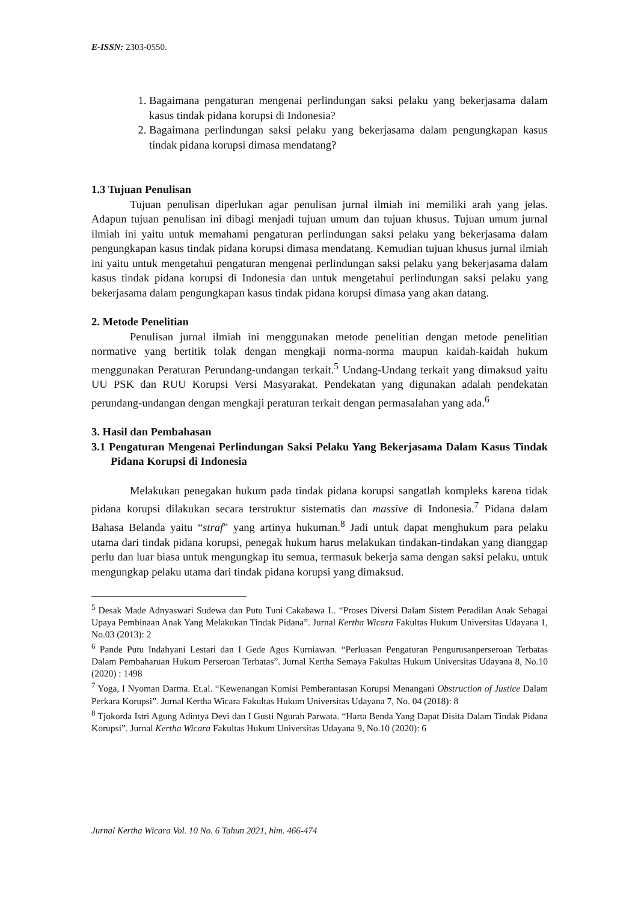E-ISSN: 2303-0550.
1. Bagaimana pengaturan mengenai perlindungan saksi pelaku yang bekerjasama dalam kasus tindak pidana korupsi di Indonesia?
2. Bagaimana perlindungan saksi pelaku yang bekerjasama dalam pengungkapan kasus tindak pidana korupsi dimasa mendatang?
1.3 Tujuan Penulisan
Tujuan penulisan diperlukan agar penulisan jurnal ilmiah ini memiliki arah yang jelas. Adapun tujuan penulisan ini dibagi menjadi tujuan umum dan tujuan khusus. Tujuan umum jurnal ilmiah ini yaitu untuk memahami pengaturan perlindungan saksi pelaku yang bekerjasama dalam pengungkapan kasus tindak pidana korupsi dimasa mendatang. Kemudian tujuan khusus jurnal ilmiah ini yaitu untuk mengetahui pengaturan mengenai perlindungan saksi pelaku yang bekerjasama dalam kasus tindak pidana korupsi di Indonesia dan untuk mengetahui perlindungan saksi pelaku yang bekerjasama dalam pengungkapan kasus tindak pidana korupsi dimasa yang akan datang.
2. Metode Penelitian
Penulisan jurnal ilmiah ini menggunakan metode penelitian dengan metode penelitian normative yang bertitik tolak dengan mengkaji norma-norma maupun kaidah-kaidah hukum menggunakan Peraturan Perundang-undangan terkait.<sup>5</sup> Undang-Undang terkait yang dimaksud yaitu UU PSK dan RUU Korupsi Versi Masyarakat. Pendekatan yang digunakan adalah pendekatan perundang-undangan dengan mengkaji peraturan terkait dengan permasalahan yang ada.<sup>6</sup>
3. Hasil dan Pembahasan
3.1 Pengaturan Mengenai Perlindungan Saksi Pelaku Yang Bekerjasama Dalam Kasus Tindak Pidana Korupsi di Indonesia
Melakukan penegakan hukum pada tindak pidana korupsi sangatlah kompleks karena tidak pidana korupsi dilakukan secara terstruktur sistematis dan massive di Indonesia.<sup>7</sup> Pidana dalam Bahasa Belanda yaitu “straf” yang artinya hukuman.<sup>8</sup> Jadi untuk dapat menghukum para pelaku utama dari tindak pidana korupsi, penegak hukum harus melakukan tindakan-tindakan yang dianggap perlu dan luar biasa untuk mengungkap itu semua, termasuk bekerja sama dengan saksi pelaku, untuk mengungkap pelaku utama dari tindak pidana korupsi yang dimaksud.
<sup>5</sup> Desak Made Adnyaswari Sudewa dan Putu Tuni Cakabawa L. “Proses Diversi Dalam Sistem Peradilan Anak Sebagai Upaya Pembinaan Anak Yang Melakukan Tindak Pidana”. Jurnal Kertha Wicara Fakultas Hukum Universitas Udayana 1, No.03 (2013): 2
<sup>6</sup> Pande Putu Indahyani Lestari dan I Gede Agus Kurniawan. “Perluasan Pengaturan Pengurusanperseroan Terbatas Dalam Pembaharuan Hukum Perseroan Terbatas”. Jurnal Kertha Semaya Fakultas Hukum Universitas Udayana 8, No.10 (2020) : 1498
<sup>7</sup> Yoga, I Nyoman Darma. Et.al. “Kewenangan Komisi Pemberantasan Korupsi Menangani Obstruction of Justice Dalam Perkara Korupsi”. Jurnal Kertha Wicara Fakultas Hukum Universitas Udayana 7, No. 04 (2018): 8
<sup>8</sup> Tjokorda Istri Agung Adintya Devi dan I Gusti Ngurah Parwata. “Harta Benda Yang Dapat Disita Dalam Tindak Pidana Korupsi”. Jurnal Kertha Wicara Fakultas Hukum Universitas Udayana 9, No.10 (2020): 6
Jurnal Kertha Wicara Vol. 10 No. 6 Tahun 2021, hlm. 466-474